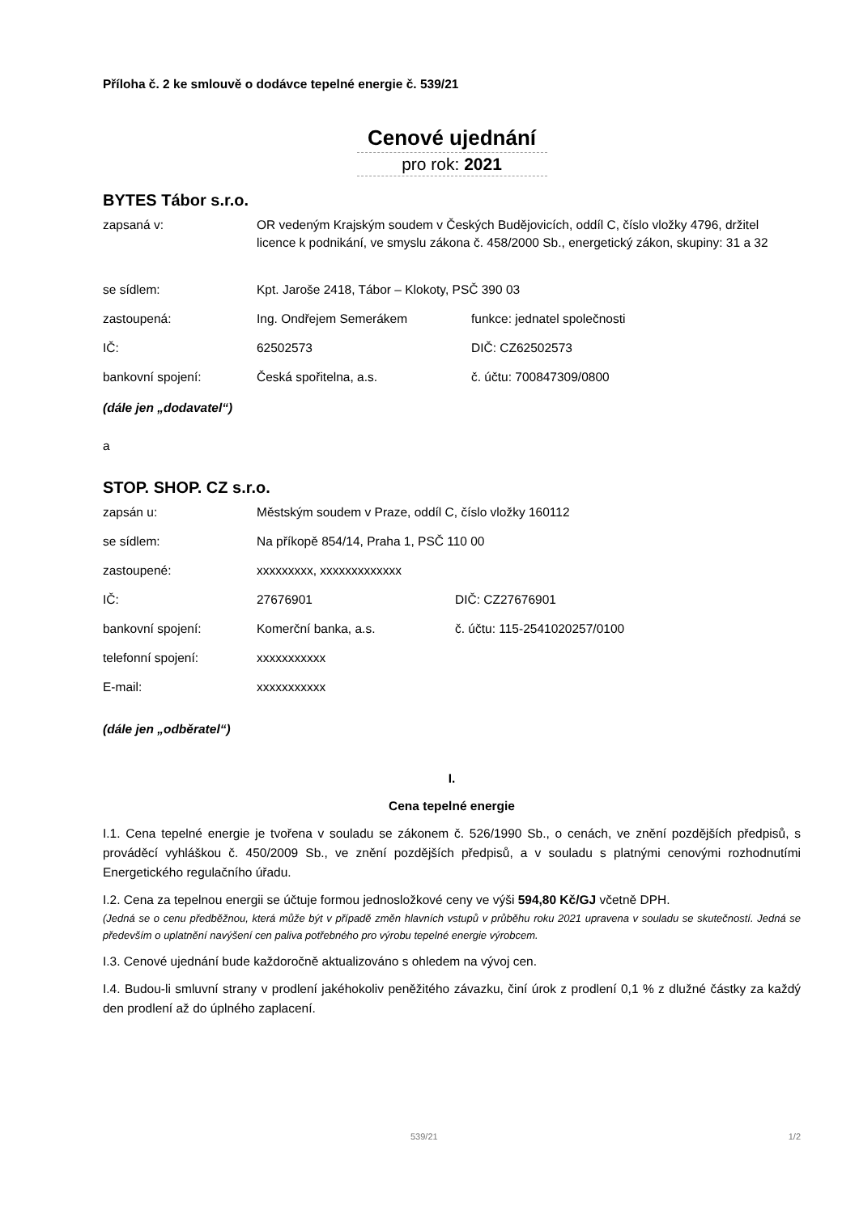Příloha č. 2 ke smlouvě o dodávce tepelné energie č. 539/21
Cenové ujednání
pro rok: 2021
BYTES Tábor s.r.o.
| zapsaná v: | OR vedeným Krajským soudem v Českých Budějovicích, oddíl C, číslo vložky 4796, držitel licence k podnikání, ve smyslu zákona č. 458/2000 Sb., energetický zákon, skupiny: 31 a 32 | |
| se sídlem: | Kpt. Jaroše 2418, Tábor – Klokoty, PSČ 390 03 | |
| zastoupená: | Ing. Ondřejem Semerákem | funkce: jednatel společnosti |
| IČ: | 62502573 | DIČ: CZ62502573 |
| bankovní spojení: | Česká spořitelna, a.s. | č. účtu: 700847309/0800 |
(dále jen „dodavatel“)
a
STOP. SHOP. CZ s.r.o.
| zapsán u: | Městským soudem v Praze, oddíl C, číslo vložky 160112 | |
| se sídlem: | Na příkopě 854/14, Praha 1, PSČ 110 00 | |
| zastoupené: | xxxxxxxxx, xxxxxxxxxxxxx | |
| IČ: | 27676901 | DIČ: CZ27676901 |
| bankovní spojení: | Komerční banka, a.s. | č. účtu: 115-2541020257/0100 |
| telefonní spojení: | xxxxxxxxxxx | |
| E-mail: | xxxxxxxxxxx | |
(dále jen „odběratel“)
I.
Cena tepelné energie
I.1. Cena tepelné energie je tvořena v souladu se zákonem č. 526/1990 Sb., o cenách, ve znění pozdějších předpisů, s prováděcí vyhláškou č. 450/2009 Sb., ve znění pozdějších předpisů, a v souladu s platnými cenovými rozhodnutími Energetického regulačního úřadu.
I.2. Cena za tepelnou energii se účtuje formou jednosložkové ceny ve výši 594,80 Kč/GJ včetně DPH.
(Jedná se o cenu předběžnou, která může být v případě změn hlavních vstupů v průběhu roku 2021 upravena v souladu se skutečností. Jedná se především o uplatnění navýšení cen paliva potřebného pro výrobu tepelné energie výrobcem.
I.3. Cenové ujednání bude každoročně aktualizováno s ohledem na vývoj cen.
I.4. Budou-li smluvní strany v prodlení jakéhokoliv peněžitého závazku, činí úrok z prodlení 0,1 % z dlužné částky za každý den prodlení až do úplného zaplacení.
539/21 1/2